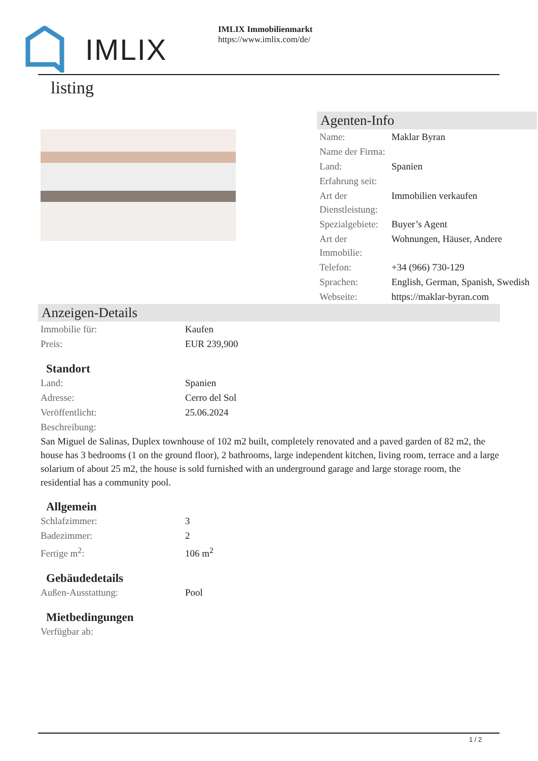IMLIX
IMLIX Immobilienmarkt
https://www.imlix.com/de/
listing
Agenten-Info
| Name: | Maklar Byran |
| Name der Firma: | |
| Land: | Spanien |
| Erfahrung seit: | |
| Art der Dienstleistung: | Immobilien verkaufen |
| Spezialgebiete: | Buyer’s Agent |
| Art der Immobilie: | Wohnungen, Häuser, Andere |
| Telefon: | +34 (966) 730-129 |
| Sprachen: | English, German, Spanish, Swedish |
| Webseite: | https://maklar-byran.com |
Anzeigen-Details
| Immobilie für: | Kaufen |
| Preis: | EUR 239,900 |
Standort
| Land: | Spanien |
| Adresse: | Cerro del Sol |
| Veröffentlicht: | 25.06.2024 |
| Beschreibung: | |
San Miguel de Salinas, Duplex townhouse of 102 m2 built, completely renovated and a paved garden of 82 m2, the house has 3 bedrooms (1 on the ground floor), 2 bathrooms, large independent kitchen, living room, terrace and a large solarium of about 25 m2, the house is sold furnished with an underground garage and large storage room, the residential has a community pool.
Allgemein
| Schlafzimmer: | 3 |
| Badezimmer: | 2 |
| Fertige m<sup>2</sup>: | 106 m<sup>2</sup> |
Gebäudedetails
| Außen-Ausstattung: | Pool |
Mietbedingungen
| Verfügbar ab: | |
1 / 2